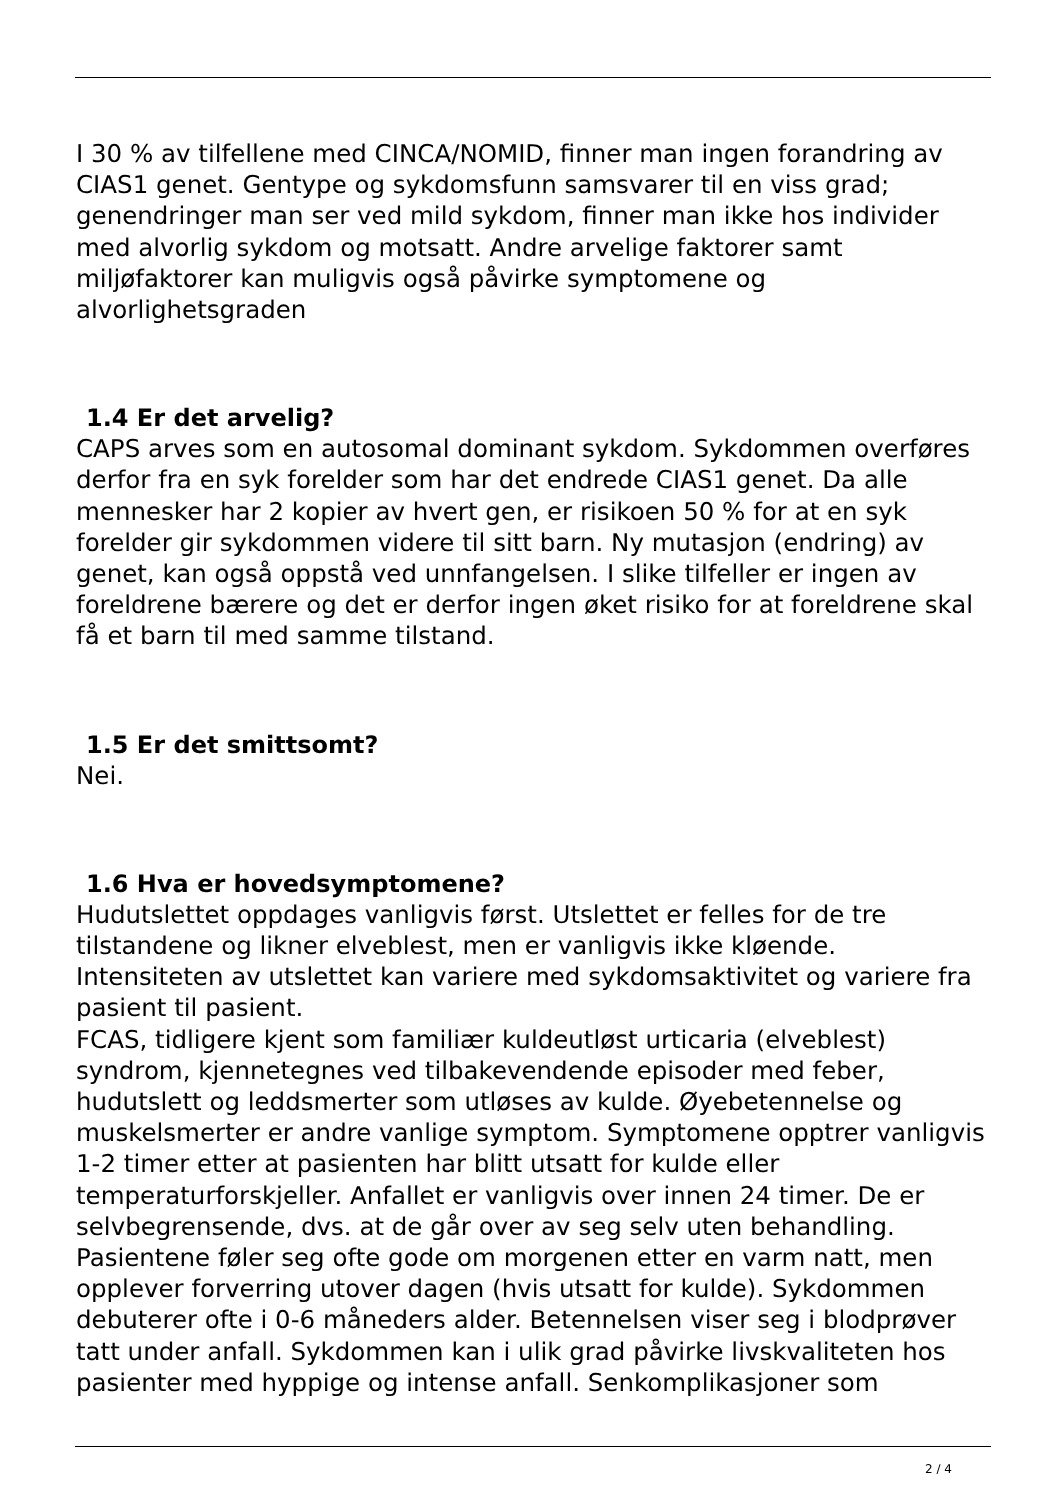I 30 % av tilfellene med CINCA/NOMID, finner man ingen forandring av CIAS1 genet. Gentype og sykdomsfunn samsvarer til en viss grad; genendringer man ser ved mild sykdom, finner man ikke hos individer med alvorlig sykdom og motsatt. Andre arvelige faktorer samt miljøfaktorer kan muligvis også påvirke symptomene og alvorlighetsgraden
1.4 Er det arvelig?
CAPS arves som en autosomal dominant sykdom. Sykdommen overføres derfor fra en syk forelder som har det endrede CIAS1 genet. Da alle mennesker har 2 kopier av hvert gen, er risikoen 50 % for at en syk forelder gir sykdommen videre til sitt barn. Ny mutasjon (endring) av genet, kan også oppstå ved unnfangelsen. I slike tilfeller er ingen av foreldrene bærere og det er derfor ingen øket risiko for at foreldrene skal få et barn til med samme tilstand.
1.5 Er det smittsomt?
Nei.
1.6 Hva er hovedsymptomene?
Hudutslettet oppdages vanligvis først. Utslettet er felles for de tre tilstandene og likner elveblest, men er vanligvis ikke kløende. Intensiteten av utslettet kan variere med sykdomsaktivitet og variere fra pasient til pasient.
FCAS, tidligere kjent som familiær kuldeutløst urticaria (elveblest) syndrom, kjennetegnes ved tilbakevendende episoder med feber, hudutslett og leddsmerter som utløses av kulde. Øyebetennelse og muskelsmerter er andre vanlige symptom. Symptomene opptrer vanligvis 1-2 timer etter at pasienten har blitt utsatt for kulde eller temperaturforskjeller. Anfallet er vanligvis over innen 24 timer. De er selvbegrensende, dvs. at de går over av seg selv uten behandling. Pasientene føler seg ofte gode om morgenen etter en varm natt, men opplever forverring utover dagen (hvis utsatt for kulde). Sykdommen debuterer ofte i 0-6 måneders alder. Betennelsen viser seg i blodprøver tatt under anfall. Sykdommen kan i ulik grad påvirke livskvaliteten hos pasienter med hyppige og intense anfall. Senkomplikasjoner som
2 / 4